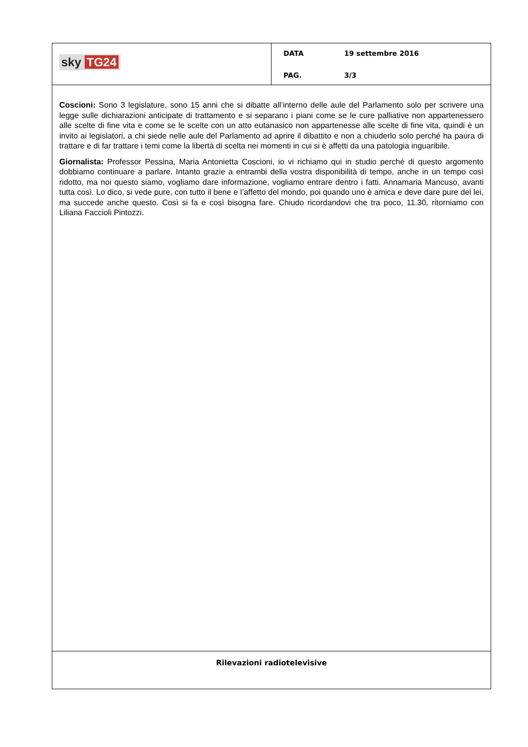sky TG24
DATA 19 settembre 2016
PAG. 3/3
Coscioni: Sono 3 legislature, sono 15 anni che si dibatte all’interno delle aule del Parlamento solo per scrivere una legge sulle dichiarazioni anticipate di trattamento e si separano i piani come se le cure palliative non appartenessero alle scelte di fine vita e come se le scelte con un atto eutanasico non appartenesse alle scelte di fine vita, quindi è un invito ai legislatori, a chi siede nelle aule del Parlamento ad aprire il dibattito e non a chiuderlo solo perché ha paura di trattare e di far trattare i temi come la libertà di scelta nei momenti in cui si è affetti da una patologia inguaribile.
Giornalista: Professor Pessina, Maria Antonietta Coscioni, io vi richiamo qui in studio perché di questo argomento dobbiamo continuare a parlare. Intanto grazie a entrambi della vostra disponibilità di tempo, anche in un tempo così ridotto, ma noi questo siamo, vogliamo dare informazione, vogliamo entrare dentro i fatti. Annamaria Mancuso, avanti tutta così. Lo dico, si vede pure, con tutto il bene e l’affetto del mondo, poi quando uno è amica e deve dare pure del lei, ma succede anche questo. Così si fa e così bisogna fare. Chiudo ricordandovi che tra poco, 11.30, ritorniamo con Liliana Faccioli Pintozzi.
Rilevazioni radiotelevisive